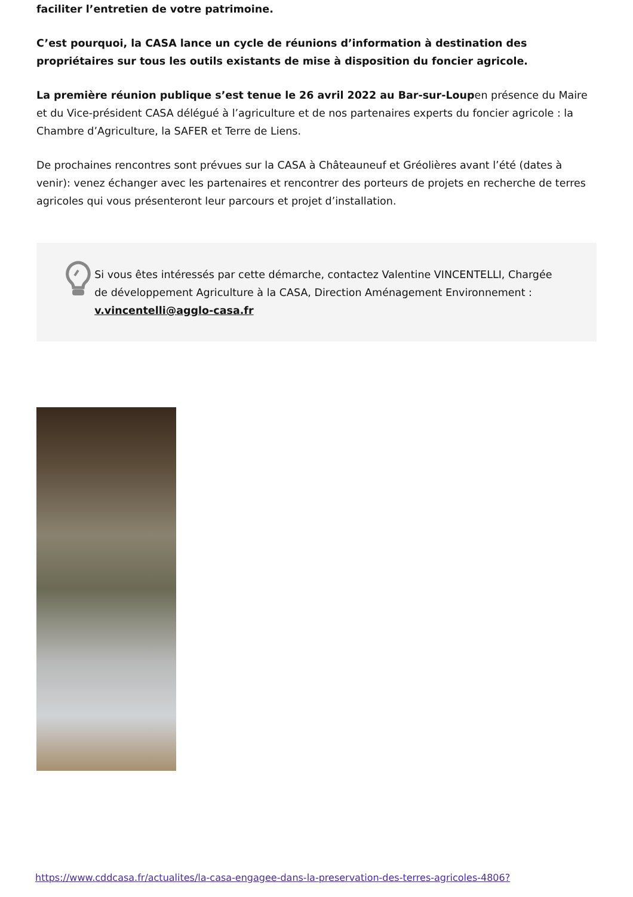faciliter l’entretien de votre patrimoine.
C’est pourquoi, la CASA lance un cycle de réunions d’information à destination des propriétaires sur tous les outils existants de mise à disposition du foncier agricole.
La première réunion publique s’est tenue le 26 avril 2022 au Bar-sur-Loupen présence du Maire et du Vice-président CASA délégué à l’agriculture et de nos partenaires experts du foncier agricole : la Chambre d’Agriculture, la SAFER et Terre de Liens.
De prochaines rencontres sont prévues sur la CASA à Châteauneuf et Gréolières avant l’été (dates à venir): venez échanger avec les partenaires et rencontrer des porteurs de projets en recherche de terres agricoles qui vous présenteront leur parcours et projet d’installation.
Si vous êtes intéressés par cette démarche, contactez Valentine VINCENTELLI, Chargée de développement Agriculture à la CASA, Direction Aménagement Environnement : v.vincentelli@agglo-casa.fr
https://www.cddcasa.fr/actualites/la-casa-engagee-dans-la-preservation-des-terres-agricoles-4806?